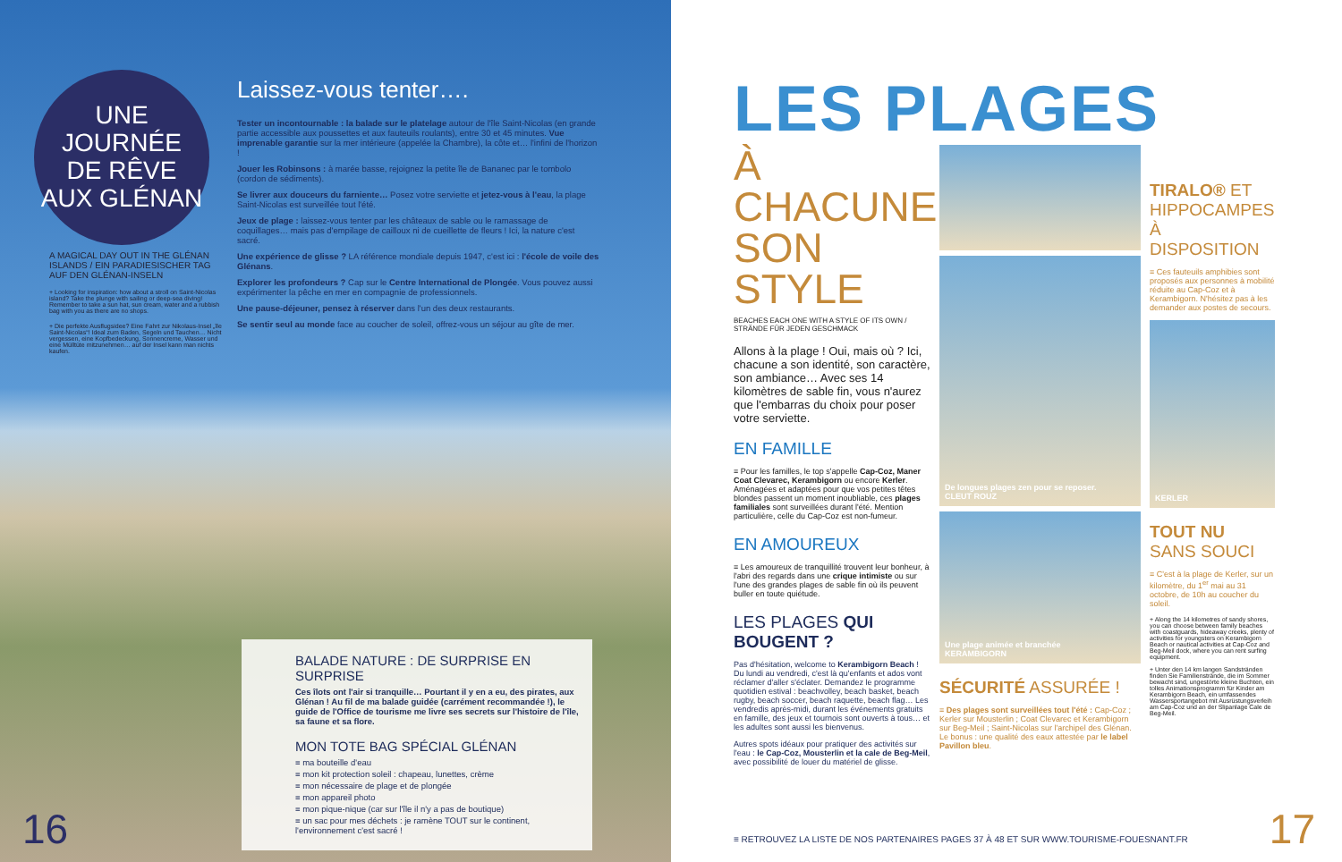UNE
JOURNÉE
DE RÊVE
AUX GLÉNAN
A MAGICAL DAY OUT IN THE GLÉNAN ISLANDS / EIN PARADIESISCHER TAG AUF DEN GLÉNAN-INSELN
+ Looking for inspiration: how about a stroll on Saint-Nicolas island? Take the plunge with sailing or deep-sea diving! Remember to take a sun hat, sun cream, water and a rubbish bag with you as there are no shops.
+ Die perfekte Ausflugsidee? Eine Fahrt zur Nikolaus-Insel „île Saint-Nicolas“! Ideal zum Baden, Segeln und Tauchen… Nicht vergessen, eine Kopfbedeckung, Sonnencreme, Wasser und eine Mülltüte mitzunehmen… auf der Insel kann man nichts kaufen.
Laissez-vous tenter….
Tester un incontournable : la balade sur le platelage autour de l'île Saint-Nicolas (en grande partie accessible aux poussettes et aux fauteuils roulants), entre 30 et 45 minutes. Vue imprenable garantie sur la mer intérieure (appelée la Chambre), la côte et… l'infini de l'horizon !
Jouer les Robinsons : à marée basse, rejoignez la petite île de Bananec par le tombolo (cordon de sédiments).
Se livrer aux douceurs du farniente… Posez votre serviette et jetez-vous à l'eau, la plage Saint-Nicolas est surveillée tout l'été.
Jeux de plage : laissez-vous tenter par les châteaux de sable ou le ramassage de coquillages… mais pas d'empilage de cailloux ni de cueillette de fleurs ! Ici, la nature c'est sacré.
Une expérience de glisse ? LA référence mondiale depuis 1947, c'est ici : l'école de voile des Glénans.
Explorer les profondeurs ? Cap sur le Centre International de Plongée. Vous pouvez aussi expérimenter la pêche en mer en compagnie de professionnels.
Une pause-déjeuner, pensez à réserver dans l'un des deux restaurants.
Se sentir seul au monde face au coucher de soleil, offrez-vous un séjour au gîte de mer.
BALADE NATURE : DE SURPRISE EN SURPRISE
Ces îlots ont l'air si tranquille… Pourtant il y en a eu, des pirates, aux Glénan ! Au fil de ma balade guidée (carrément recommandée !), le guide de l'Office de tourisme me livre ses secrets sur l'histoire de l'île, sa faune et sa flore.
MON TOTE BAG SPÉCIAL GLÉNAN
≡ ma bouteille d'eau
≡ mon kit protection soleil : chapeau, lunettes, crème
≡ mon nécessaire de plage et de plongée
≡ mon appareil photo
≡ mon pique-nique (car sur l'île il n'y a pas de boutique)
≡ un sac pour mes déchets : je ramène TOUT sur le continent, l'environnement c'est sacré !
16
LES PLAGES
À CHACUNE SON STYLE
BEACHES EACH ONE WITH A STYLE OF ITS OWN / STRÄNDE FÜR JEDEN GESCHMACK
Allons à la plage ! Oui, mais où ? Ici, chacune a son identité, son caractère, son ambiance… Avec ses 14 kilomètres de sable fin, vous n'aurez que l'embarras du choix pour poser votre serviette.
EN FAMILLE
≡ Pour les familles, le top s'appelle Cap-Coz, Maner Coat Clevarec, Kerambigorn ou encore Kerler. Aménagées et adaptées pour que vos petites têtes blondes passent un moment inoubliable, ces plages familiales sont surveillées durant l'été. Mention particulière, celle du Cap-Coz est non-fumeur.
EN AMOUREUX
≡ Les amoureux de tranquillité trouvent leur bonheur, à l'abri des regards dans une crique intimiste ou sur l'une des grandes plages de sable fin où ils peuvent buller en toute quiétude.
LES PLAGES QUI BOUGENT ?
Pas d'hésitation, welcome to Kerambigorn Beach ! Du lundi au vendredi, c'est là qu'enfants et ados vont réclamer d'aller s'éclater. Demandez le programme quotidien estival : beachvolley, beach basket, beach rugby, beach soccer, beach raquette, beach flag… Les vendredis après-midi, durant les événements gratuits en famille, des jeux et tournois sont ouverts à tous… et les adultes sont aussi les bienvenus.
Autres spots idéaux pour pratiquer des activités sur l'eau : le Cap-Coz, Mousterlin et la cale de Beg-Meil, avec possibilité de louer du matériel de glisse.
De longues plages zen pour se reposer.
CLEUT ROUZ
Une plage animée et branchée
KERAMBIGORN
SÉCURITÉ ASSURÉE !
≡ Des plages sont surveillées tout l'été : Cap-Coz ; Kerler sur Mousterlin ; Coat Clevarec et Kerambigorn sur Beg-Meil ; Saint-Nicolas sur l'archipel des Glénan. Le bonus : une qualité des eaux attestée par le label Pavillon bleu.
TIRALO® ET HIPPOCAMPES À DISPOSITION
≡ Ces fauteuils amphibies sont proposés aux personnes à mobilité réduite au Cap-Coz et à Kerambigorn. N'hésitez pas à les demander aux postes de secours.
KERLER
TOUT NU SANS SOUCI
≡ C'est à la plage de Kerler, sur un kilomètre, du 1<sup>er</sup> mai au 31 octobre, de 10h au coucher du soleil.
+ Along the 14 kilometres of sandy shores, you can choose between family beaches with coastguards, hideaway creeks, plenty of activities for youngsters on Kerambigorn Beach or nautical activities at Cap-Coz and Beg-Meil dock, where you can rent surfing equipment.
+ Unter den 14 km langen Sandstränden finden Sie Familienstrände, die im Sommer bewacht sind, ungestörte kleine Buchten, ein tolles Animationsprogramm für Kinder am Kerambigorn Beach, ein umfassendes Wassersportangebot mit Ausrüstungsverleih am Cap-Coz und an der Slipanlage Cale de Beg-Meil.
≡ RETROUVEZ LA LISTE DE NOS PARTENAIRES PAGES 37 À 48 ET SUR WWW.TOURISME-FOUESNANT.FR
17